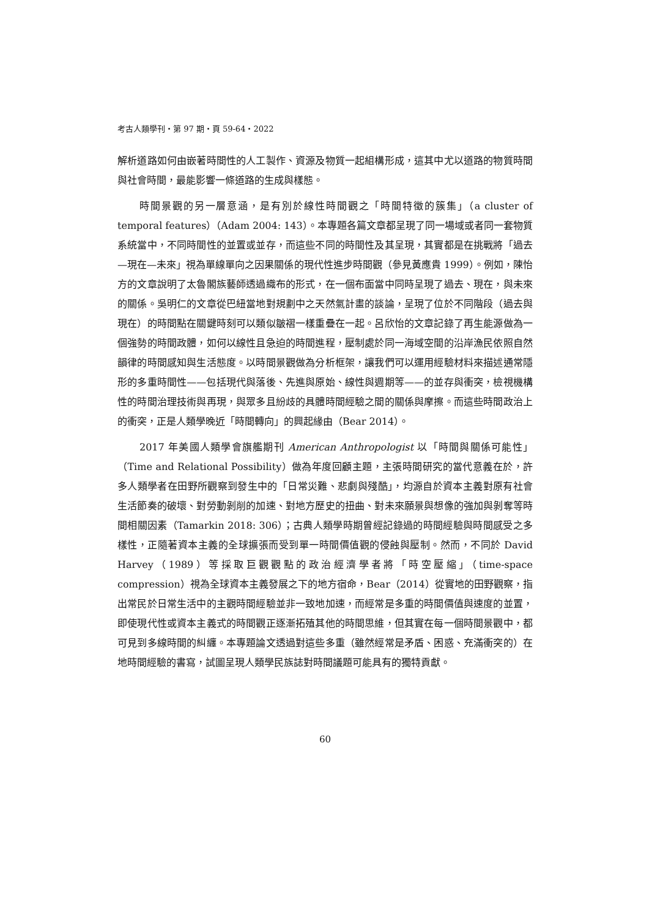考古人類學刊・第 97 期・頁 59-64・2022
解析道路如何由嵌著時間性的人工製作、資源及物質一起組構形成，這其中尤以道路的物質時間與社會時間，最能影響一條道路的生成與樣態。
時間景觀的另一層意涵，是有別於線性時間觀之「時間特徵的簇集」（a cluster of temporal features）（Adam 2004: 143）。本專題各篇文章都呈現了同一場域或者同一套物質系統當中，不同時間性的並置或並存，而這些不同的時間性及其呈現，其實都是在挑戰將「過去—現在—未來」視為單線單向之因果關係的現代性進步時間觀（參見黃應貴 1999）。例如，陳怡方的文章說明了太魯閣族藝師透過織布的形式，在一個布面當中同時呈現了過去、現在，與未來的關係。吳明仁的文章從巴紐當地對規劃中之天然氣計畫的談論，呈現了位於不同階段（過去與現在）的時間點在關鍵時刻可以類似皺褶一樣重疊在一起。呂欣怡的文章記錄了再生能源做為一個強勢的時間政體，如何以線性且急迫的時間進程，壓制處於同一海域空間的沿岸漁民依照自然韻律的時間感知與生活態度。以時間景觀做為分析框架，讓我們可以運用經驗材料來描述通常隱形的多重時間性——包括現代與落後、先進與原始、線性與週期等——的並存與衝突，檢視機構性的時間治理技術與再現，與眾多且紛歧的具體時間經驗之間的關係與摩擦。而這些時間政治上的衝突，正是人類學晚近「時間轉向」的興起緣由（Bear 2014）。
2017 年美國人類學會旗艦期刊 American Anthropologist 以「時間與關係可能性」（Time and Relational Possibility）做為年度回顧主題，主張時間研究的當代意義在於，許多人類學者在田野所觀察到發生中的「日常災難、悲劇與殘酷」，均源自於資本主義對原有社會生活節奏的破壞、對勞動剝削的加速、對地方歷史的扭曲、對未來願景與想像的強加與剝奪等時間相關因素（Tamarkin 2018: 306）；古典人類學時期曾經記錄過的時間經驗與時間感受之多樣性，正隨著資本主義的全球擴張而受到單一時間價值觀的侵蝕與壓制。然而，不同於 David Harvey（1989）等採取巨觀觀點的政治經濟學者將「時空壓縮」（time-space compression）視為全球資本主義發展之下的地方宿命，Bear（2014）從實地的田野觀察，指出常民於日常生活中的主觀時間經驗並非一致地加速，而經常是多重的時間價值與速度的並置，即使現代性或資本主義式的時間觀正逐漸拓殖其他的時間思維，但其實在每一個時間景觀中，都可見到多線時間的糾纏。本專題論文透過對這些多重（雖然經常是矛盾、困惑、充滿衝突的）在地時間經驗的書寫，試圖呈現人類學民族誌對時間議題可能具有的獨特貢獻。
60